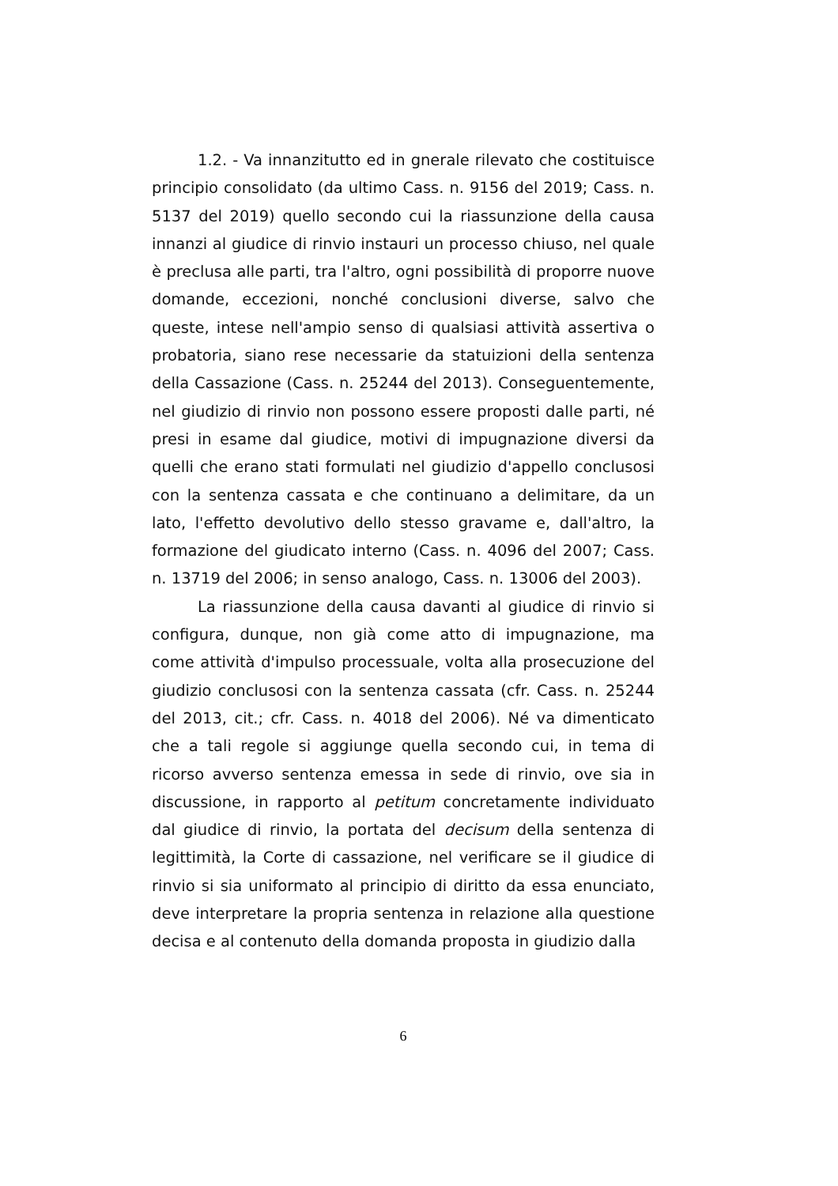1.2. - Va innanzitutto ed in gnerale rilevato che costituisce principio consolidato (da ultimo Cass. n. 9156 del 2019; Cass. n. 5137 del 2019) quello secondo cui la riassunzione della causa innanzi al giudice di rinvio instauri un processo chiuso, nel quale è preclusa alle parti, tra l'altro, ogni possibilità di proporre nuove domande, eccezioni, nonché conclusioni diverse, salvo che queste, intese nell'ampio senso di qualsiasi attività assertiva o probatoria, siano rese necessarie da statuizioni della sentenza della Cassazione (Cass. n. 25244 del 2013). Conseguentemente, nel giudizio di rinvio non possono essere proposti dalle parti, né presi in esame dal giudice, motivi di impugnazione diversi da quelli che erano stati formulati nel giudizio d'appello conclusosi con la sentenza cassata e che continuano a delimitare, da un lato, l'effetto devolutivo dello stesso gravame e, dall'altro, la formazione del giudicato interno (Cass. n. 4096 del 2007; Cass. n. 13719 del 2006; in senso analogo, Cass. n. 13006 del 2003).
La riassunzione della causa davanti al giudice di rinvio si configura, dunque, non già come atto di impugnazione, ma come attività d'impulso processuale, volta alla prosecuzione del giudizio conclusosi con la sentenza cassata (cfr. Cass. n. 25244 del 2013, cit.; cfr. Cass. n. 4018 del 2006). Né va dimenticato che a tali regole si aggiunge quella secondo cui, in tema di ricorso avverso sentenza emessa in sede di rinvio, ove sia in discussione, in rapporto al petitum concretamente individuato dal giudice di rinvio, la portata del decisum della sentenza di legittimità, la Corte di cassazione, nel verificare se il giudice di rinvio si sia uniformato al principio di diritto da essa enunciato, deve interpretare la propria sentenza in relazione alla questione decisa e al contenuto della domanda proposta in giudizio dalla
6